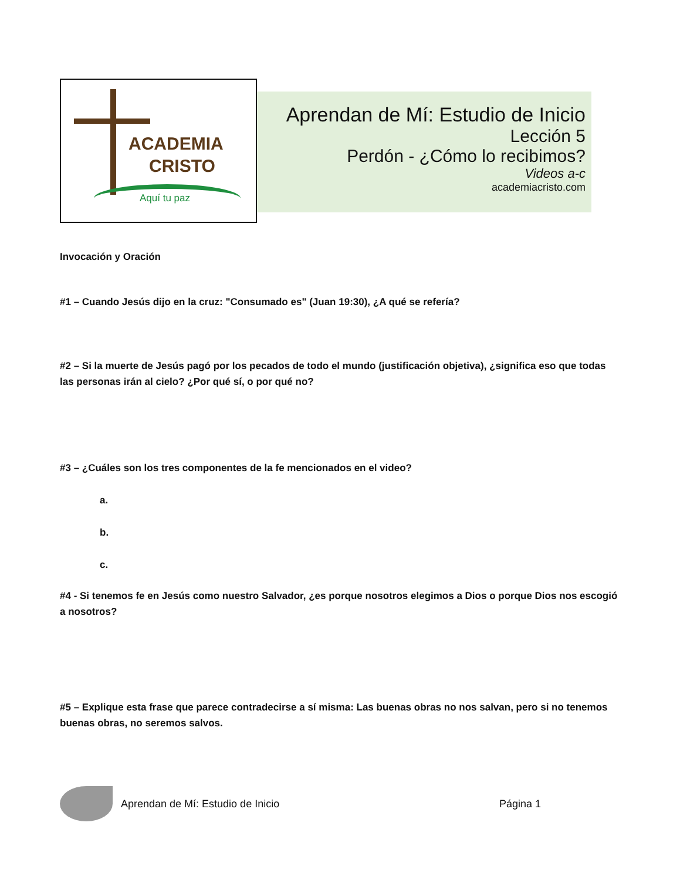ACADEMIA
CRISTO
Aquí tu paz
Aprendan de Mí: Estudio de Inicio
Lección 5
Perdón - ¿Cómo lo recibimos?
Videos a-c
academiacristo.com
Invocación y Oración
#1 – Cuando Jesús dijo en la cruz: "Consumado es" (Juan 19:30), ¿A qué se refería?
#2 – Si la muerte de Jesús pagó por los pecados de todo el mundo (justificación objetiva), ¿significa eso que todas las personas irán al cielo? ¿Por qué sí, o por qué no?
#3 – ¿Cuáles son los tres componentes de la fe mencionados en el video?
a.
b.
c.
#4 - Si tenemos fe en Jesús como nuestro Salvador, ¿es porque nosotros elegimos a Dios o porque Dios nos escogió a nosotros?
#5 – Explique esta frase que parece contradecirse a sí misma: Las buenas obras no nos salvan, pero si no tenemos buenas obras, no seremos salvos.
Aprendan de Mí: Estudio de Inicio Página 1